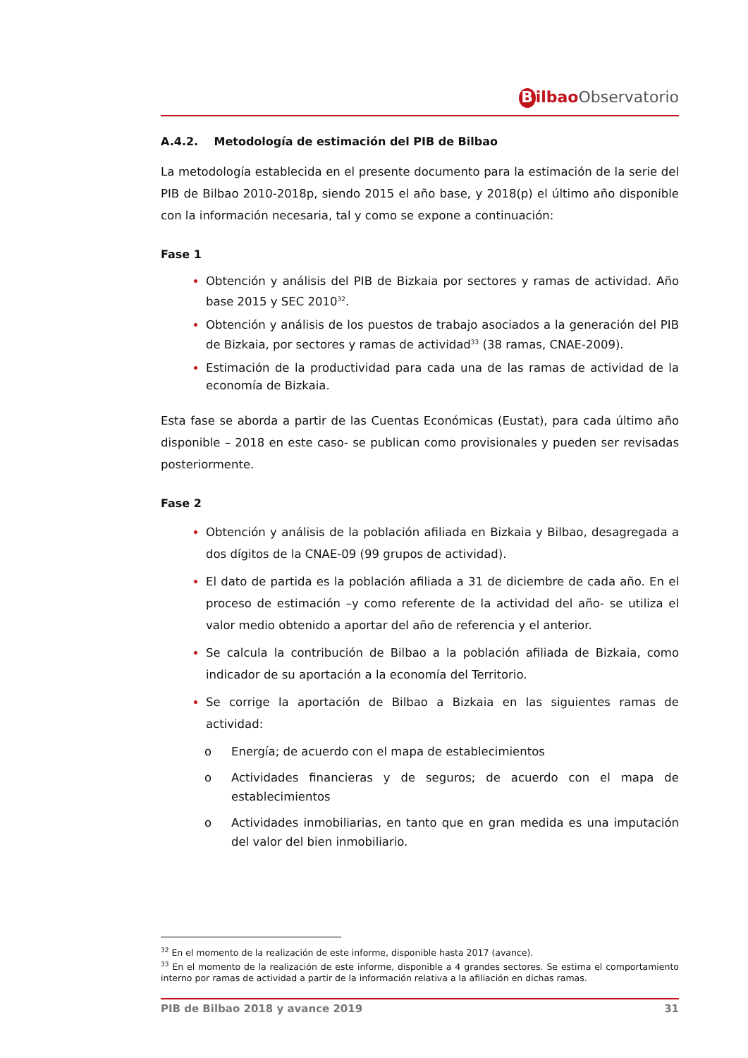Bilbao Observatorio
A.4.2. Metodología de estimación del PIB de Bilbao
La metodología establecida en el presente documento para la estimación de la serie del PIB de Bilbao 2010-2018p, siendo 2015 el año base, y 2018(p) el último año disponible con la información necesaria, tal y como se expone a continuación:
Fase 1
Obtención y análisis del PIB de Bizkaia por sectores y ramas de actividad. Año base 2015 y SEC 2010<sup>32</sup>.
Obtención y análisis de los puestos de trabajo asociados a la generación del PIB de Bizkaia, por sectores y ramas de actividad<sup>33</sup> (38 ramas, CNAE-2009).
Estimación de la productividad para cada una de las ramas de actividad de la economía de Bizkaia.
Esta fase se aborda a partir de las Cuentas Económicas (Eustat), para cada último año disponible – 2018 en este caso- se publican como provisionales y pueden ser revisadas posteriormente.
Fase 2
Obtención y análisis de la población afiliada en Bizkaia y Bilbao, desagregada a dos dígitos de la CNAE-09 (99 grupos de actividad).
El dato de partida es la población afiliada a 31 de diciembre de cada año. En el proceso de estimación –y como referente de la actividad del año- se utiliza el valor medio obtenido a aportar del año de referencia y el anterior.
Se calcula la contribución de Bilbao a la población afiliada de Bizkaia, como indicador de su aportación a la economía del Territorio.
Se corrige la aportación de Bilbao a Bizkaia en las siguientes ramas de actividad:
Energía; de acuerdo con el mapa de establecimientos
Actividades financieras y de seguros; de acuerdo con el mapa de establecimientos
Actividades inmobiliarias, en tanto que en gran medida es una imputación del valor del bien inmobiliario.
<sup>32</sup> En el momento de la realización de este informe, disponible hasta 2017 (avance).
<sup>33</sup> En el momento de la realización de este informe, disponible a 4 grandes sectores. Se estima el comportamiento interno por ramas de actividad a partir de la información relativa a la afiliación en dichas ramas.
PIB de Bilbao 2018 y avance 2019 31